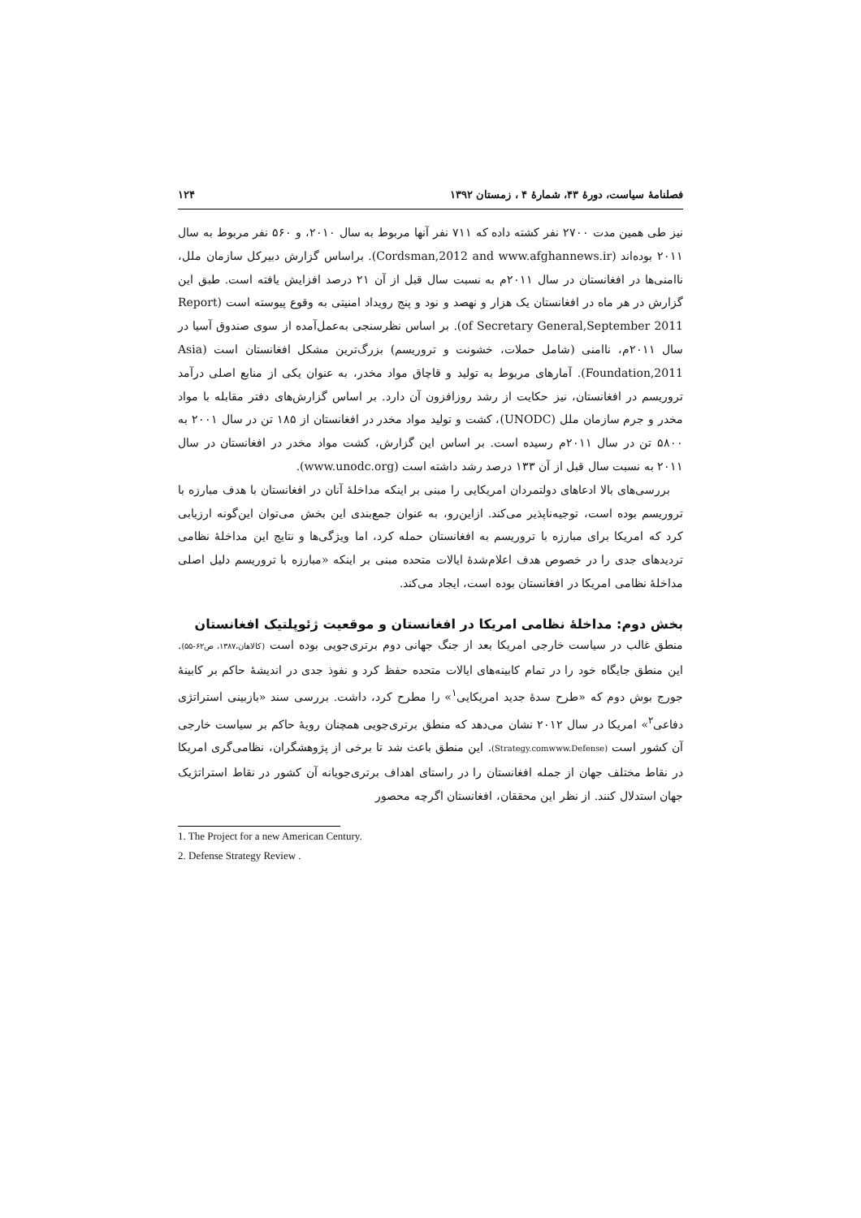فصلنامهٔ سیاست، دورهٔ ۴۳، شمارهٔ ۴ ، زمستان ۱۳۹۲ ۱۲۴
نیز طی همین مدت ۲۷۰۰ نفر کشته داده که ۷۱۱ نفر آنها مربوط به سال ۲۰۱۰، و ۵۶۰ نفر مربوط به سال ۲۰۱۱ بوده‌اند (Cordsman,2012 and www.afghannews.ir). براساس گزارش دبیرکل سازمان ملل، ناامنی‌ها در افغانستان در سال ۲۰۱۱م به نسبت سال قبل از آن ۲۱ درصد افزایش یافته است. طبق این گزارش در هر ماه در افغانستان یک هزار و نهصد و نود و پنج رویداد امنیتی به وقوع پیوسته است (Report of Secretary General,September 2011). بر اساس نظرسنجی به‌عمل‌آمده از سوی صندوق آسیا در سال ۲۰۱۱م، ناامنی (شامل حملات، خشونت و تروریسم) بزرگ‌ترین مشکل افغانستان است (Asia Foundation,2011). آمارهای مربوط به تولید و قاچاق مواد مخدر، به عنوان یکی از منابع اصلی درآمد تروریسم در افغانستان، نیز حکایت از رشد روزافزون آن دارد. بر اساس گزارش‌های دفتر مقابله با مواد مخدر و جرم سازمان ملل (UNODC)، کشت و تولید مواد مخدر در افغانستان از ۱۸۵ تن در سال ۲۰۰۱ به ۵۸۰۰ تن در سال ۲۰۱۱م رسیده است. بر اساس این گزارش، کشت مواد مخدر در افغانستان در سال ۲۰۱۱ به نسبت سال قبل از آن ۱۳۳ درصد رشد داشته است (www.unodc.org).
بررسی‌های بالا ادعاهای دولتمردان امریکایی را مبنی بر اینکه مداخلهٔ آنان در افغانستان با هدف مبارزه با تروریسم بوده است، توجیه‌ناپذیر می‌کند. ازاین‌رو، به عنوان جمع‌بندی این بخش می‌توان این‌گونه ارزیابی کرد که امریکا برای مبارزه با تروریسم به افغانستان حمله کرد، اما ویژگی‌ها و نتایج این مداخلهٔ نظامی تردیدهای جدی را در خصوص هدف اعلام‌شدهٔ ایالات متحده مبنی بر اینکه «مبارزه با تروریسم دلیل اصلی مداخلهٔ نظامی امریکا در افغانستان بوده است، ایجاد می‌کند.
بخش دوم: مداخلهٔ نظامی امریکا در افغانستان و موقعیت ژئوپلتیک افغانستان
منطق غالب در سیاست خارجی امریکا بعد از جنگ جهانی دوم برتری‌جویی بوده است (کالاهان،۱۳۸۷، ص۶۲-۵۵). این منطق جایگاه خود را در تمام کابینه‌های ایالات متحده حفظ کرد و نفوذ جدی در اندیشهٔ حاکم بر کابینهٔ جورج بوش دوم که «طرح سدهٔ جدید امریکایی<sup>۱</sup>» را مطرح کرد، داشت. بررسی سند «بازبینی استراتژی دفاعی<sup>۲</sup>» امریکا در سال ۲۰۱۲ نشان می‌دهد که منطق برتری‌جویی همچنان رویهٔ حاکم بر سیاست خارجی آن کشور است (Strategy.comwww.Defense). این منطق باعث شد تا برخی از پژوهشگران، نظامی‌گری امریکا در نقاط مختلف جهان از جمله افغانستان را در راستای اهداف برتری‌جویانه آن کشور در نقاط استراتژیک جهان استدلال کنند. از نظر این محققان، افغانستان اگرچه محصور
1. The Project for a new American Century.
2. Defense Strategy Review .